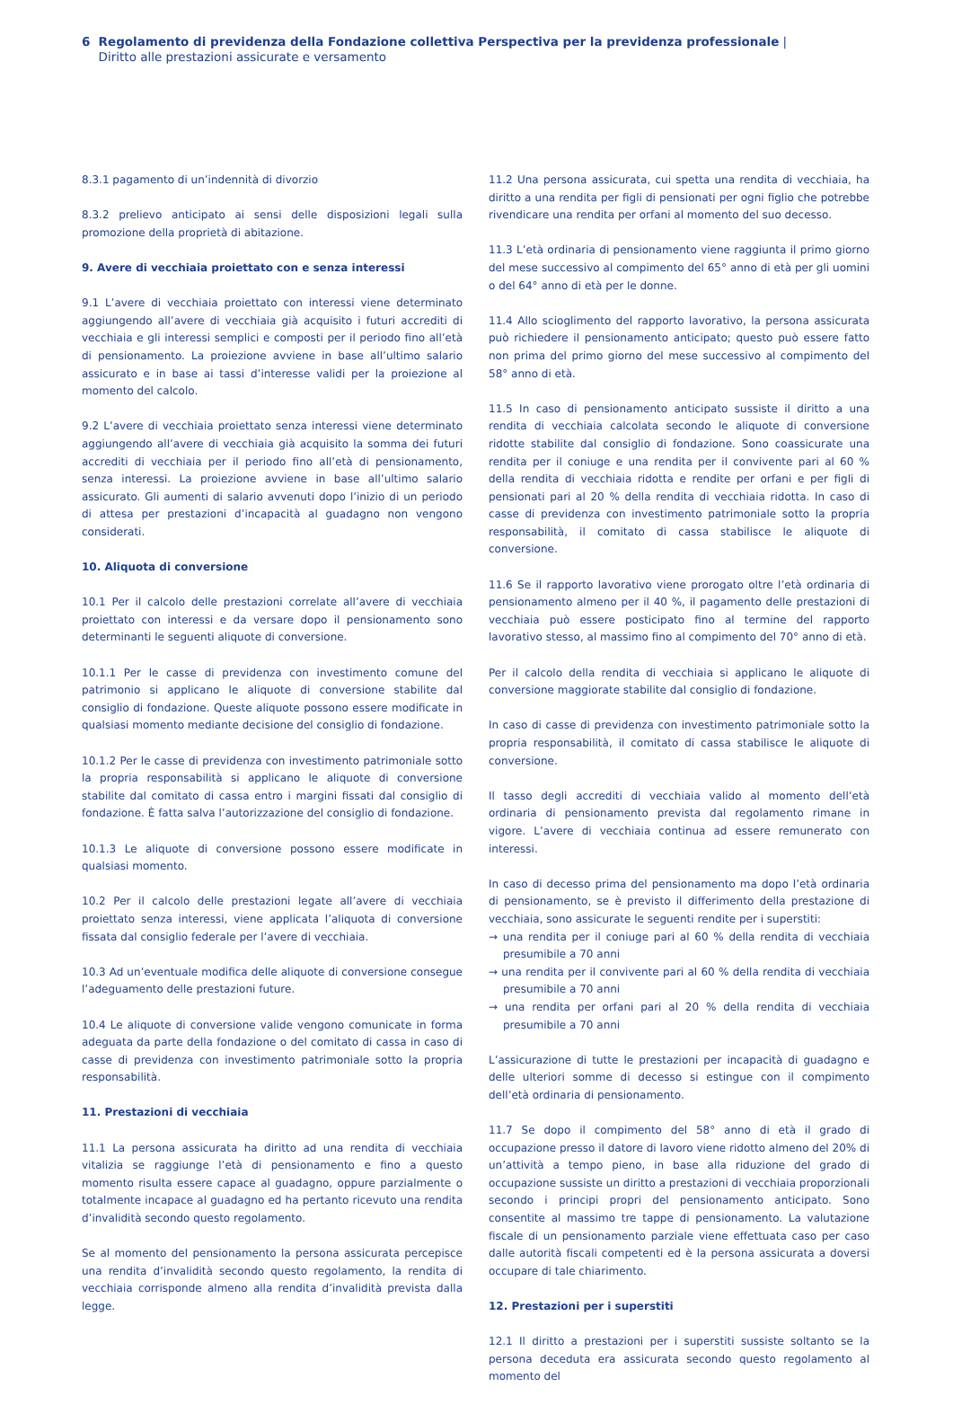6 Regolamento di previdenza della Fondazione collettiva Perspectiva per la previdenza professionale | Diritto alle prestazioni assicurate e versamento
8.3.1 pagamento di un’indennità di divorzio
8.3.2 prelievo anticipato ai sensi delle disposizioni legali sulla promozione della proprietà di abitazione.
9. Avere di vecchiaia proiettato con e senza interessi
9.1 L’avere di vecchiaia proiettato con interessi viene determinato aggiungendo all’avere di vecchiaia già acquisito i futuri accrediti di vecchiaia e gli interessi semplici e composti per il periodo fino all’età di pensionamento. La proiezione avviene in base all’ultimo salario assicurato e in base ai tassi d’interesse validi per la proiezione al momento del calcolo.
9.2 L’avere di vecchiaia proiettato senza interessi viene determinato aggiungendo all’avere di vecchiaia già acquisito la somma dei futuri accrediti di vecchiaia per il periodo fino all’età di pensionamento, senza interessi. La proiezione avviene in base all’ultimo salario assicurato. Gli aumenti di salario avvenuti dopo l’inizio di un periodo di attesa per prestazioni d’incapacità al guadagno non vengono considerati.
10. Aliquota di conversione
10.1 Per il calcolo delle prestazioni correlate all’avere di vecchiaia proiettato con interessi e da versare dopo il pensionamento sono determinanti le seguenti aliquote di conversione.
10.1.1 Per le casse di previdenza con investimento comune del patrimonio si applicano le aliquote di conversione stabilite dal consiglio di fondazione. Queste aliquote possono essere modificate in qualsiasi momento mediante decisione del consiglio di fondazione.
10.1.2 Per le casse di previdenza con investimento patrimoniale sotto la propria responsabilità si applicano le aliquote di conversione stabilite dal comitato di cassa entro i margini fissati dal consiglio di fondazione. È fatta salva l’autorizzazione del consiglio di fondazione.
10.1.3 Le aliquote di conversione possono essere modificate in qualsiasi momento.
10.2 Per il calcolo delle prestazioni legate all’avere di vecchiaia proiettato senza interessi, viene applicata l’aliquota di conversione fissata dal consiglio federale per l’avere di vecchiaia.
10.3 Ad un’eventuale modifica delle aliquote di conversione consegue l’adeguamento delle prestazioni future.
10.4 Le aliquote di conversione valide vengono comunicate in forma adeguata da parte della fondazione o del comitato di cassa in caso di casse di previdenza con investimento patrimoniale sotto la propria responsabilità.
11. Prestazioni di vecchiaia
11.1 La persona assicurata ha diritto ad una rendita di vecchiaia vitalizia se raggiunge l’età di pensionamento e fino a questo momento risulta essere capace al guadagno, oppure parzialmente o totalmente incapace al guadagno ed ha pertanto ricevuto una rendita d’invalidità secondo questo regolamento.
Se al momento del pensionamento la persona assicurata percepisce una rendita d’invalidità secondo questo regolamento, la rendita di vecchiaia corrisponde almeno alla rendita d’invalidità prevista dalla legge.
11.2 Una persona assicurata, cui spetta una rendita di vecchiaia, ha diritto a una rendita per figli di pensionati per ogni figlio che potrebbe rivendicare una rendita per orfani al momento del suo decesso.
11.3 L’età ordinaria di pensionamento viene raggiunta il primo giorno del mese successivo al compimento del 65° anno di età per gli uomini o del 64° anno di età per le donne.
11.4 Allo scioglimento del rapporto lavorativo, la persona assicurata può richiedere il pensionamento anticipato; questo può essere fatto non prima del primo giorno del mese successivo al compimento del 58° anno di età.
11.5 In caso di pensionamento anticipato sussiste il diritto a una rendita di vecchiaia calcolata secondo le aliquote di conversione ridotte stabilite dal consiglio di fondazione. Sono coassicurate una rendita per il coniuge e una rendita per il convivente pari al 60 % della rendita di vecchiaia ridotta e rendite per orfani e per figli di pensionati pari al 20 % della rendita di vecchiaia ridotta. In caso di casse di previdenza con investimento patrimoniale sotto la propria responsabilità, il comitato di cassa stabilisce le aliquote di conversione.
11.6 Se il rapporto lavorativo viene prorogato oltre l’età ordinaria di pensionamento almeno per il 40 %, il pagamento delle prestazioni di vecchiaia può essere posticipato fino al termine del rapporto lavorativo stesso, al massimo fino al compimento del 70° anno di età.
Per il calcolo della rendita di vecchiaia si applicano le aliquote di conversione maggiorate stabilite dal consiglio di fondazione.
In caso di casse di previdenza con investimento patrimoniale sotto la propria responsabilità, il comitato di cassa stabilisce le aliquote di conversione.
Il tasso degli accrediti di vecchiaia valido al momento dell’età ordinaria di pensionamento prevista dal regolamento rimane in vigore. L’avere di vecchiaia continua ad essere remunerato con interessi.
In caso di decesso prima del pensionamento ma dopo l’età ordinaria di pensionamento, se è previsto il differimento della prestazione di vecchiaia, sono assicurate le seguenti rendite per i superstiti:
→ una rendita per il coniuge pari al 60 % della rendita di vecchiaia presumibile a 70 anni
→ una rendita per il convivente pari al 60 % della rendita di vecchiaia presumibile a 70 anni
→ una rendita per orfani pari al 20 % della rendita di vecchiaia presumibile a 70 anni
L’assicurazione di tutte le prestazioni per incapacità di guadagno e delle ulteriori somme di decesso si estingue con il compimento dell’età ordinaria di pensionamento.
11.7 Se dopo il compimento del 58° anno di età il grado di occupazione presso il datore di lavoro viene ridotto almeno del 20% di un’attività a tempo pieno, in base alla riduzione del grado di occupazione sussiste un diritto a prestazioni di vecchiaia proporzionali secondo i principi propri del pensionamento anticipato. Sono consentite al massimo tre tappe di pensionamento. La valutazione fiscale di un pensionamento parziale viene effettuata caso per caso dalle autorità fiscali competenti ed è la persona assicurata a doversi occupare di tale chiarimento.
12. Prestazioni per i superstiti
12.1 Il diritto a prestazioni per i superstiti sussiste soltanto se la persona deceduta era assicurata secondo questo regolamento al momento del